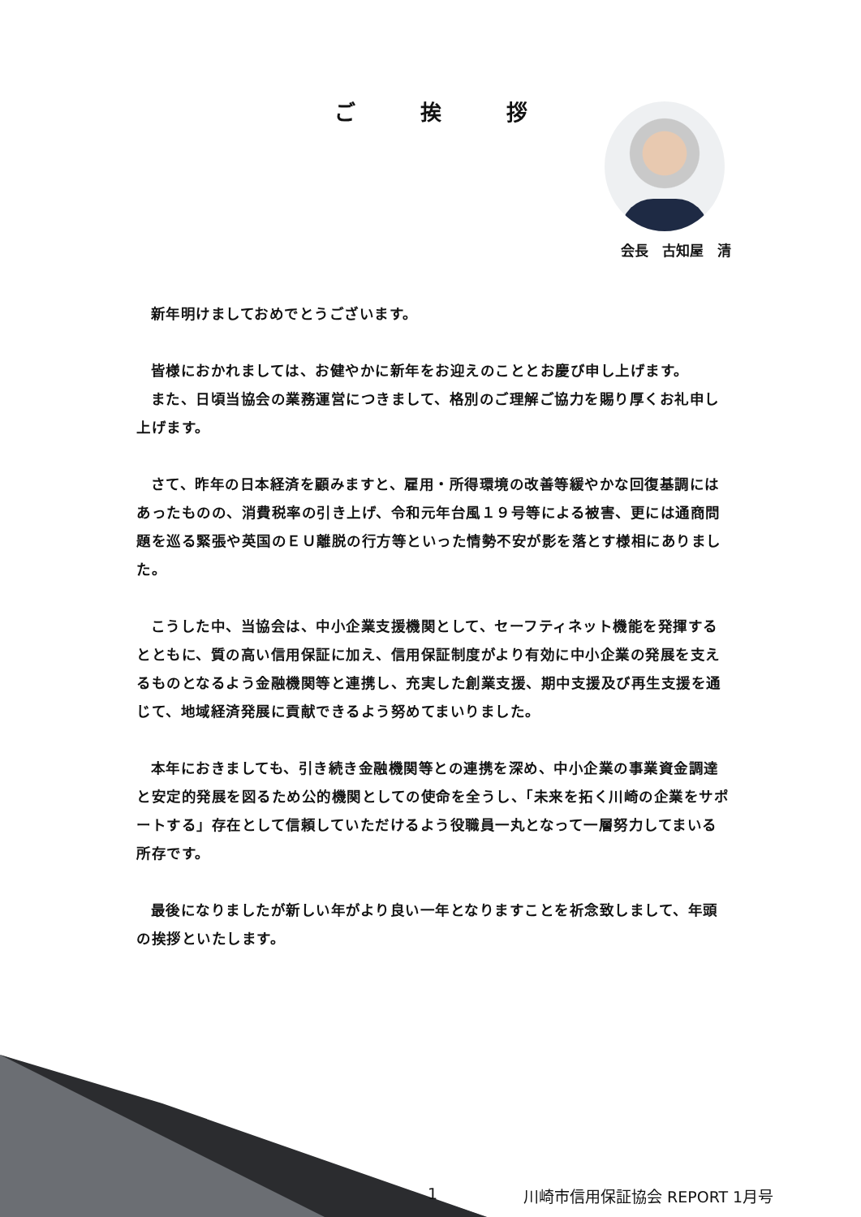ご 挨 拶
会長　古知屋　清
新年明けましておめでとうございます。
皆様におかれましては、お健やかに新年をお迎えのこととお慶び申し上げます。
また、日頃当協会の業務運営につきまして、格別のご理解ご協力を賜り厚くお礼申し上げます。
さて、昨年の日本経済を顧みますと、雇用・所得環境の改善等緩やかな回復基調にはあったものの、消費税率の引き上げ、令和元年台風１９号等による被害、更には通商問題を巡る緊張や英国のＥＵ離脱の行方等といった情勢不安が影を落とす様相にありました。
こうした中、当協会は、中小企業支援機関として、セーフティネット機能を発揮するとともに、質の高い信用保証に加え、信用保証制度がより有効に中小企業の発展を支えるものとなるよう金融機関等と連携し、充実した創業支援、期中支援及び再生支援を通じて、地域経済発展に貢献できるよう努めてまいりました。
本年におきましても、引き続き金融機関等との連携を深め、中小企業の事業資金調達と安定的発展を図るため公的機関としての使命を全うし、「未来を拓く川崎の企業をサポートする」存在として信頼していただけるよう役職員一丸となって一層努力してまいる所存です。
最後になりましたが新しい年がより良い一年となりますことを祈念致しまして、年頭の挨拶といたします。
1 川崎市信用保証協会 REPORT 1月号